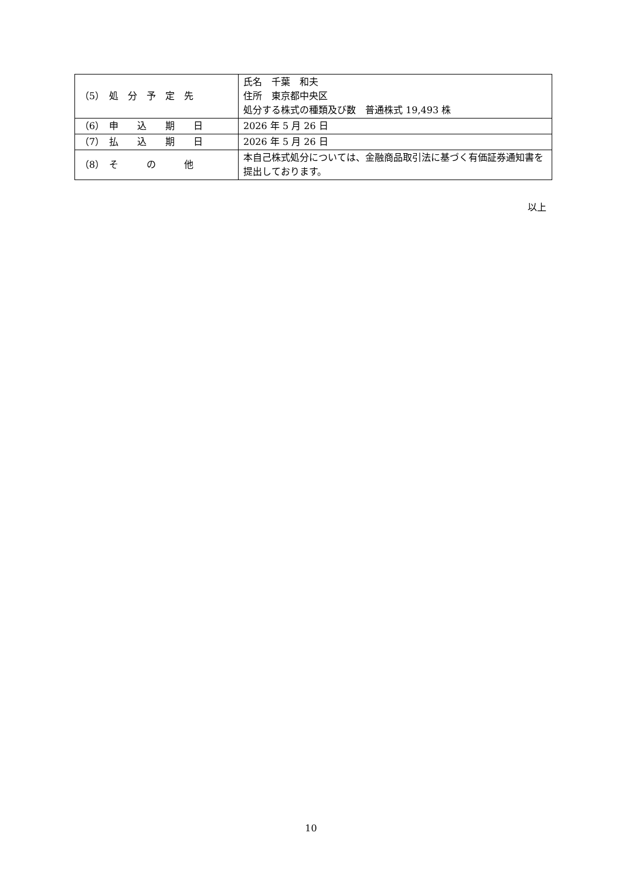| （5） 処 分 予 定 先 | 氏名 千葉 和夫 住所 東京都中央区 処分する株式の種類及び数 普通株式 19,493 株 |
| （6） 申 込 期 日 | 2026 年 5 月 26 日 |
| （7） 払 込 期 日 | 2026 年 5 月 26 日 |
| （8） そ の 他 | 本自己株式処分については、金融商品取引法に基づく有価証券通知書を提出しております。 |
以上
10